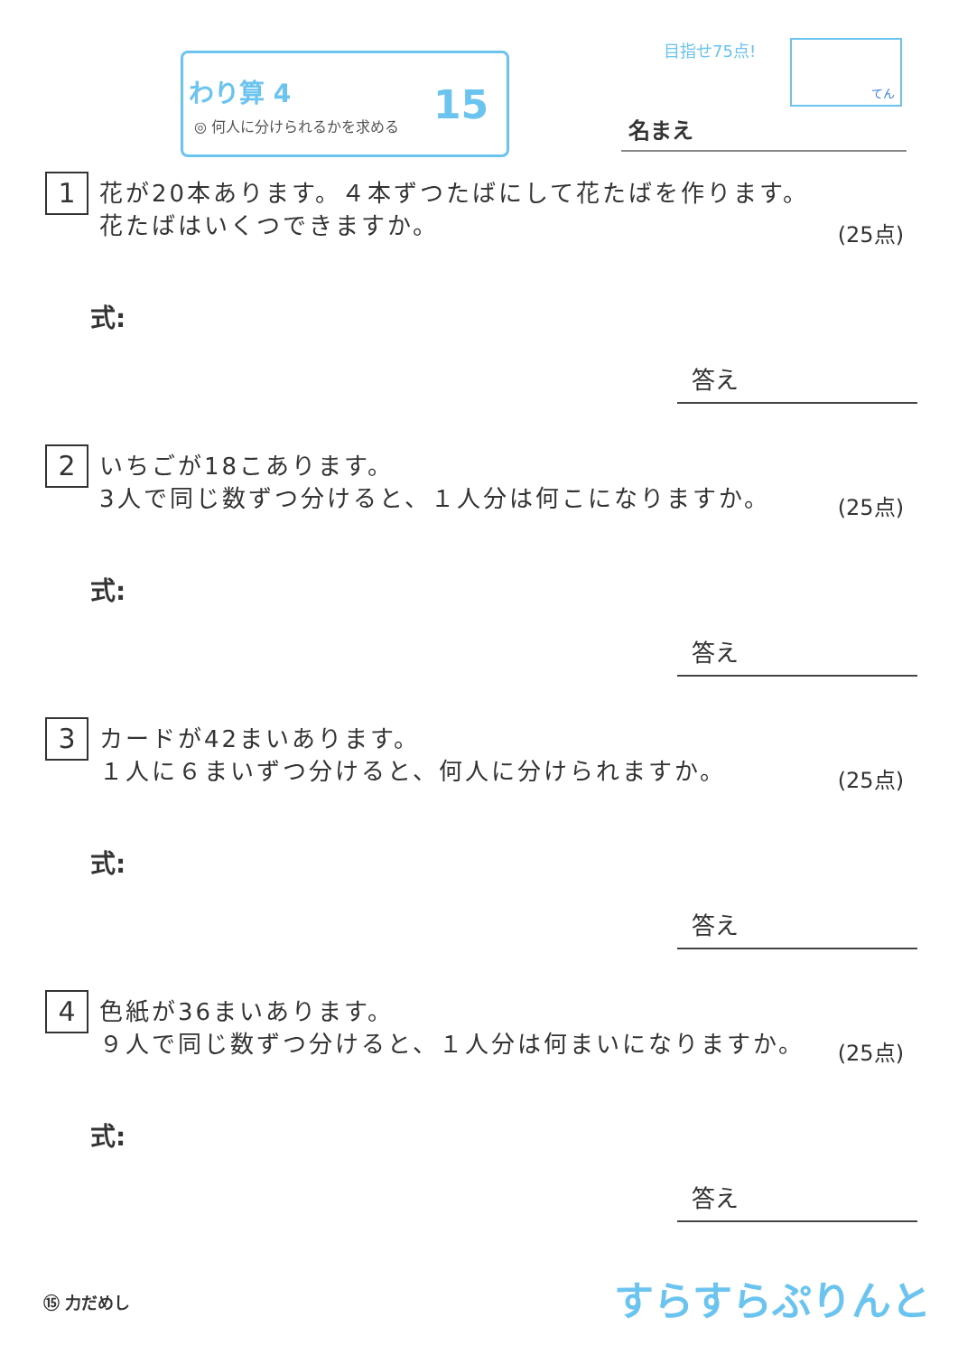わり算 4
◎ 何人に分けられるかを求める
15
目指せ75点! てん
名まえ
1
花が20本あります。４本ずつたばにして花たばを作ります。
花たばはいくつできますか。
(25点)
式:
答え
2
いちごが18こあります。
3人で同じ数ずつ分けると、１人分は何こになりますか。
(25点)
式:
答え
3
カードが42まいあります。
１人に６まいずつ分けると、何人に分けられますか。
(25点)
式:
答え
4
色紙が36まいあります。
９人で同じ数ずつ分けると、１人分は何まいになりますか。
(25点)
式:
答え
⑮ 力だめし すらすらぷりんと